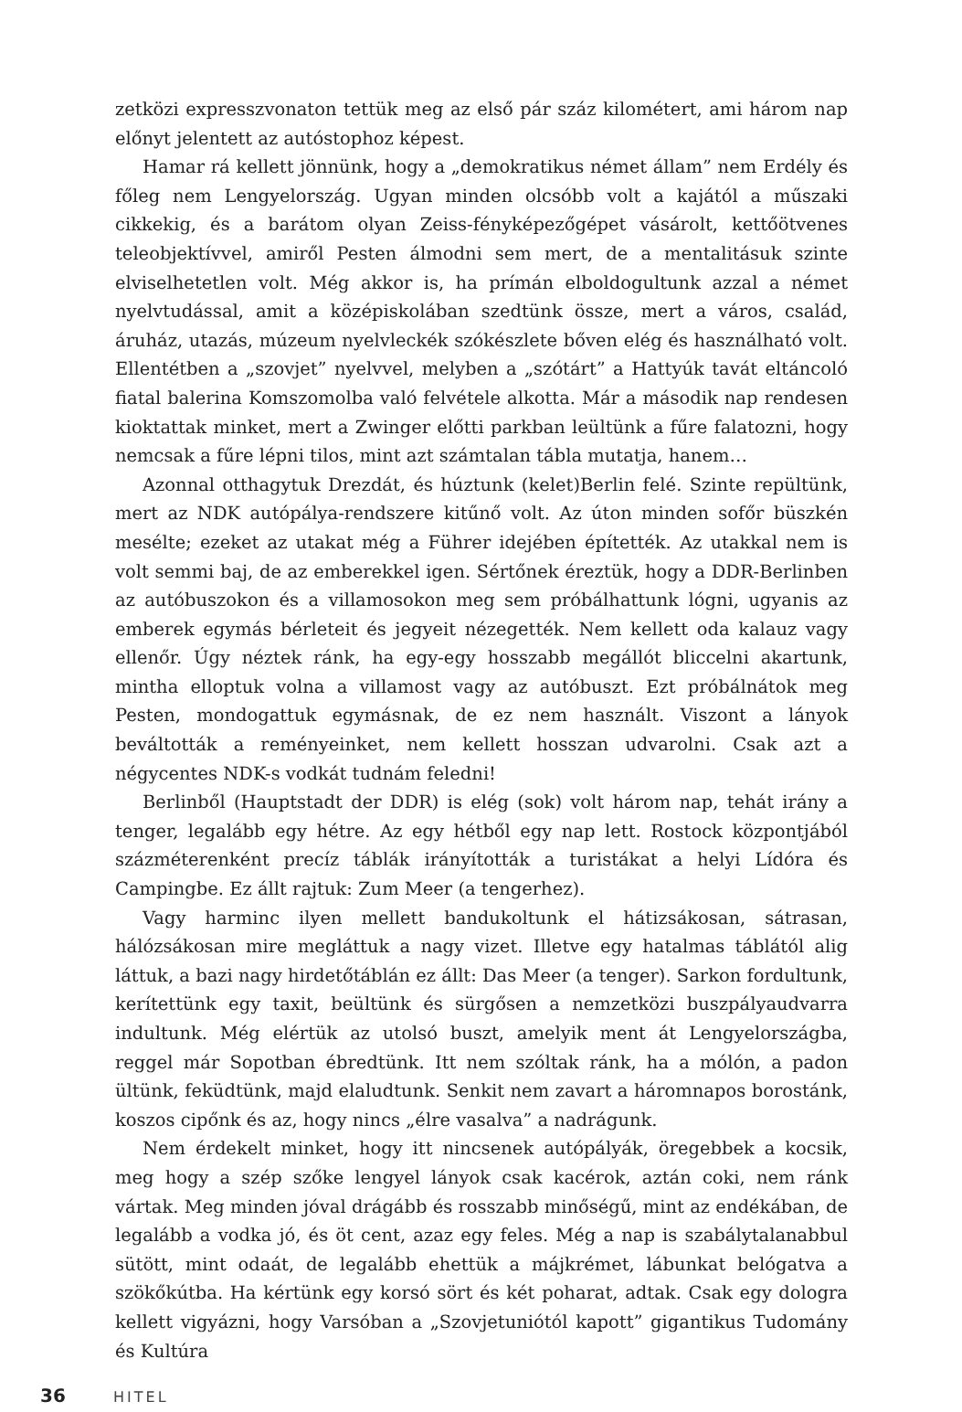zetközi expresszvonaton tettük meg az első pár száz kilométert, ami három nap előnyt jelentett az autóstophoz képest.
Hamar rá kellett jönnünk, hogy a „demokratikus német állam” nem Erdély és főleg nem Lengyelország. Ugyan minden olcsóbb volt a kajától a műszaki cikkekig, és a barátom olyan Zeiss-fényképezőgépet vásárolt, kettőötvenes teleobjektívvel, amiről Pesten álmodni sem mert, de a mentalitásuk szinte elviselhetetlen volt. Még akkor is, ha prímán elboldogultunk azzal a német nyelvtudással, amit a középiskolában szedtünk össze, mert a város, család, áruház, utazás, múzeum nyelvleckék szókészlete bőven elég és használható volt. Ellentétben a „szovjet” nyelvvel, melyben a „szótárt” a Hattyúk tavát eltáncoló fiatal balerina Komszomolba való felvétele alkotta. Már a második nap rendesen kioktattak minket, mert a Zwinger előtti parkban leültünk a fűre falatozni, hogy nemcsak a fűre lépni tilos, mint azt számtalan tábla mutatja, hanem…
Azonnal otthagytuk Drezdát, és húztunk (kelet)Berlin felé. Szinte repültünk, mert az NDK autópálya-rendszere kitűnő volt. Az úton minden sofőr büszkén mesélte; ezeket az utakat még a Führer idejében építették. Az utakkal nem is volt semmi baj, de az emberekkel igen. Sértőnek éreztük, hogy a DDR-Berlinben az autóbuszokon és a villamosokon meg sem próbálhattunk lógni, ugyanis az emberek egymás bérleteit és jegyeit nézegették. Nem kellett oda kalauz vagy ellenőr. Úgy néztek ránk, ha egy-egy hosszabb megállót bliccelni akartunk, mintha elloptuk volna a villamost vagy az autóbuszt. Ezt próbálnátok meg Pesten, mondogattuk egymásnak, de ez nem használt. Viszont a lányok beváltották a reményeinket, nem kellett hosszan udvarolni. Csak azt a négycentes NDK-s vodkát tudnám feledni!
Berlinből (Hauptstadt der DDR) is elég (sok) volt három nap, tehát irány a tenger, legalább egy hétre. Az egy hétből egy nap lett. Rostock központjából százméterenként precíz táblák irányították a turistákat a helyi Lídóra és Campingbe. Ez állt rajtuk: Zum Meer (a tengerhez).
Vagy harminc ilyen mellett bandukoltunk el hátizsákosan, sátrasan, hálózsákosan mire megláttuk a nagy vizet. Illetve egy hatalmas táblától alig láttuk, a bazi nagy hirdetőtáblán ez állt: Das Meer (a tenger). Sarkon fordultunk, kerítettünk egy taxit, beültünk és sürgősen a nemzetközi buszpályaudvarra indultunk. Még elértük az utolsó buszt, amelyik ment át Lengyelországba, reggel már Sopotban ébredtünk. Itt nem szóltak ránk, ha a mólón, a padon ültünk, feküdtünk, majd elaludtunk. Senkit nem zavart a háromnapos borostánk, koszos cipőnk és az, hogy nincs „élre vasalva” a nadrágunk.
Nem érdekelt minket, hogy itt nincsenek autópályák, öregebbek a kocsik, meg hogy a szép szőke lengyel lányok csak kacérok, aztán coki, nem ránk vártak. Meg minden jóval drágább és rosszabb minőségű, mint az endékában, de legalább a vodka jó, és öt cent, azaz egy feles. Még a nap is szabálytalanabbul sütött, mint odaát, de legalább ehettük a májkrémet, lábunkat belógatva a szökőkútba. Ha kértünk egy korsó sört és két poharat, adtak. Csak egy dologra kellett vigyázni, hogy Varsóban a „Szovjetuniótól kapott” gigantikus Tudomány és Kultúra
36 HITEL